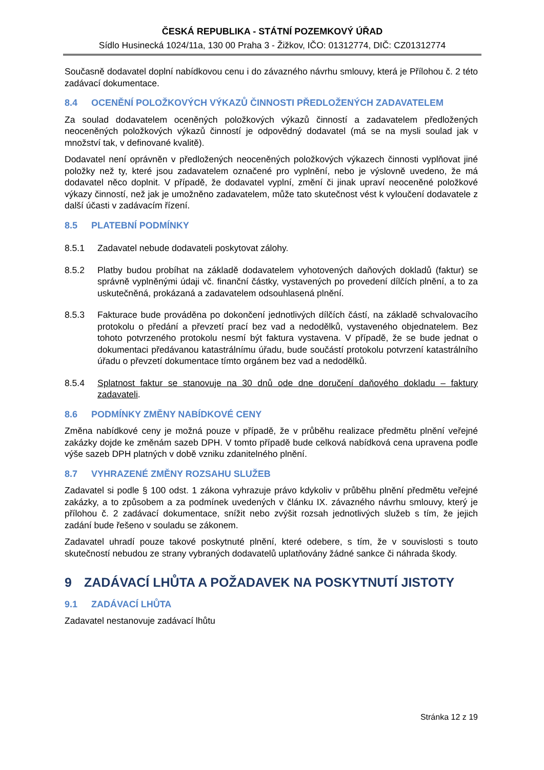ČESKÁ REPUBLIKA - STÁTNÍ POZEMKOVÝ ÚŘAD
Sídlo Husinecká 1024/11a, 130 00 Praha 3 - Žižkov, IČO: 01312774, DIČ: CZ01312774
Současně dodavatel doplní nabídkovou cenu i do závazného návrhu smlouvy, která je Přílohou č. 2 této zadávací dokumentace.
8.4 OCENĚNÍ POLOŽKOVÝCH VÝKAZŮ ČINNOSTI PŘEDLOŽENÝCH ZADAVATELEM
Za soulad dodavatelem oceněných položkových výkazů činností a zadavatelem předložených neoceněných položkových výkazů činností je odpovědný dodavatel (má se na mysli soulad jak v množství tak, v definované kvalitě).
Dodavatel není oprávněn v předložených neoceněných položkových výkazech činnosti vyplňovat jiné položky než ty, které jsou zadavatelem označené pro vyplnění, nebo je výslovně uvedeno, že má dodavatel něco doplnit. V případě, že dodavatel vyplní, změní či jinak upraví neoceněné položkové výkazy činností, než jak je umožněno zadavatelem, může tato skutečnost vést k vyloučení dodavatele z další účasti v zadávacím řízení.
8.5 PLATEBNÍ PODMÍNKY
8.5.1 Zadavatel nebude dodavateli poskytovat zálohy.
8.5.2 Platby budou probíhat na základě dodavatelem vyhotovených daňových dokladů (faktur) se správně vyplněnými údaji vč. finanční částky, vystavených po provedení dílčích plnění, a to za uskutečněná, prokázaná a zadavatelem odsouhlasená plnění.
8.5.3 Fakturace bude prováděna po dokončení jednotlivých dílčích částí, na základě schvalovacího protokolu o předání a převzetí prací bez vad a nedodělků, vystaveného objednatelem. Bez tohoto potvrzeného protokolu nesmí být faktura vystavena. V případě, že se bude jednat o dokumentaci předávanou katastrálnímu úřadu, bude součástí protokolu potvrzení katastrálního úřadu o převzetí dokumentace tímto orgánem bez vad a nedodělků.
8.5.4 Splatnost faktur se stanovuje na 30 dnů ode dne doručení daňového dokladu – faktury zadavateli.
8.6 PODMÍNKY ZMĚNY NABÍDKOVÉ CENY
Změna nabídkové ceny je možná pouze v případě, že v průběhu realizace předmětu plnění veřejné zakázky dojde ke změnám sazeb DPH. V tomto případě bude celková nabídková cena upravena podle výše sazeb DPH platných v době vzniku zdanitelného plnění.
8.7 VYHRAZENÉ ZMĚNY ROZSAHU SLUŽEB
Zadavatel si podle § 100 odst. 1 zákona vyhrazuje právo kdykoliv v průběhu plnění předmětu veřejné zakázky, a to způsobem a za podmínek uvedených v článku IX. závazného návrhu smlouvy, který je přílohou č. 2 zadávací dokumentace, snížit nebo zvýšit rozsah jednotlivých služeb s tím, že jejich zadání bude řešeno v souladu se zákonem.
Zadavatel uhradí pouze takové poskytnuté plnění, které odebere, s tím, že v souvislosti s touto skutečností nebudou ze strany vybraných dodavatelů uplatňovány žádné sankce či náhrada škody.
9 ZADÁVACÍ LHŮTA A POŽADAVEK NA POSKYTNUTÍ JISTOTY
9.1 ZADÁVACÍ LHŮTA
Zadavatel nestanovuje zadávací lhůtu
Stránka 12 z 19